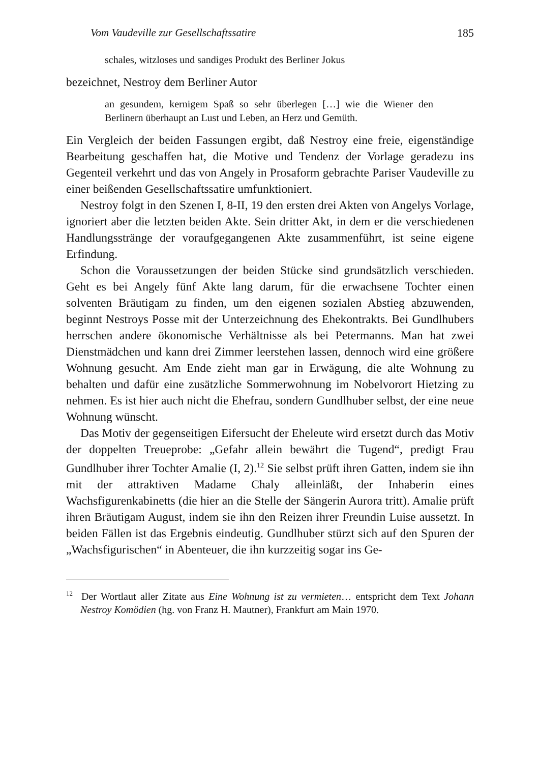Vom Vaudeville zur Gesellschaftssatire 185
schales, witzloses und sandiges Produkt des Berliner Jokus
bezeichnet, Nestroy dem Berliner Autor
an gesundem, kernigem Spaß so sehr überlegen […] wie die Wiener den Berlinern überhaupt an Lust und Leben, an Herz und Gemüth.
Ein Vergleich der beiden Fassungen ergibt, daß Nestroy eine freie, eigenständige Bearbeitung geschaffen hat, die Motive und Tendenz der Vorlage geradezu ins Gegenteil verkehrt und das von Angely in Prosaform gebrachte Pariser Vaudeville zu einer beißenden Gesellschaftssatire umfunktioniert.
Nestroy folgt in den Szenen I, 8-II, 19 den ersten drei Akten von Angelys Vorlage, ignoriert aber die letzten beiden Akte. Sein dritter Akt, in dem er die verschiedenen Handlungsstränge der voraufgegangenen Akte zusammenführt, ist seine eigene Erfindung.
Schon die Voraussetzungen der beiden Stücke sind grundsätzlich verschieden. Geht es bei Angely fünf Akte lang darum, für die erwachsene Tochter einen solventen Bräutigam zu finden, um den eigenen sozialen Abstieg abzuwenden, beginnt Nestroys Posse mit der Unterzeichnung des Ehekontrakts. Bei Gundlhubers herrschen andere ökonomische Verhältnisse als bei Petermanns. Man hat zwei Dienstmädchen und kann drei Zimmer leerstehen lassen, dennoch wird eine größere Wohnung gesucht. Am Ende zieht man gar in Erwägung, die alte Wohnung zu behalten und dafür eine zusätzliche Sommerwohnung im Nobelvorort Hietzing zu nehmen. Es ist hier auch nicht die Ehefrau, sondern Gundlhuber selbst, der eine neue Wohnung wünscht.
Das Motiv der gegenseitigen Eifersucht der Eheleute wird ersetzt durch das Motiv der doppelten Treueprobe: „Gefahr allein bewährt die Tugend“, predigt Frau Gundlhuber ihrer Tochter Amalie (I, 2).<sup>12</sup> Sie selbst prüft ihren Gatten, indem sie ihn mit der attraktiven Madame Chaly alleinläßt, der Inhaberin eines Wachsfigurenkabinetts (die hier an die Stelle der Sängerin Aurora tritt). Amalie prüft ihren Bräutigam August, indem sie ihn den Reizen ihrer Freundin Luise aussetzt. In beiden Fällen ist das Ergebnis eindeutig. Gundlhuber stürzt sich auf den Spuren der „Wachsfigurischen“ in Abenteuer, die ihn kurzzeitig sogar ins Ge-
<sup>12</sup> Der Wortlaut aller Zitate aus Eine Wohnung ist zu vermieten… entspricht dem Text Johann Nestroy Komödien (hg. von Franz H. Mautner), Frankfurt am Main 1970.